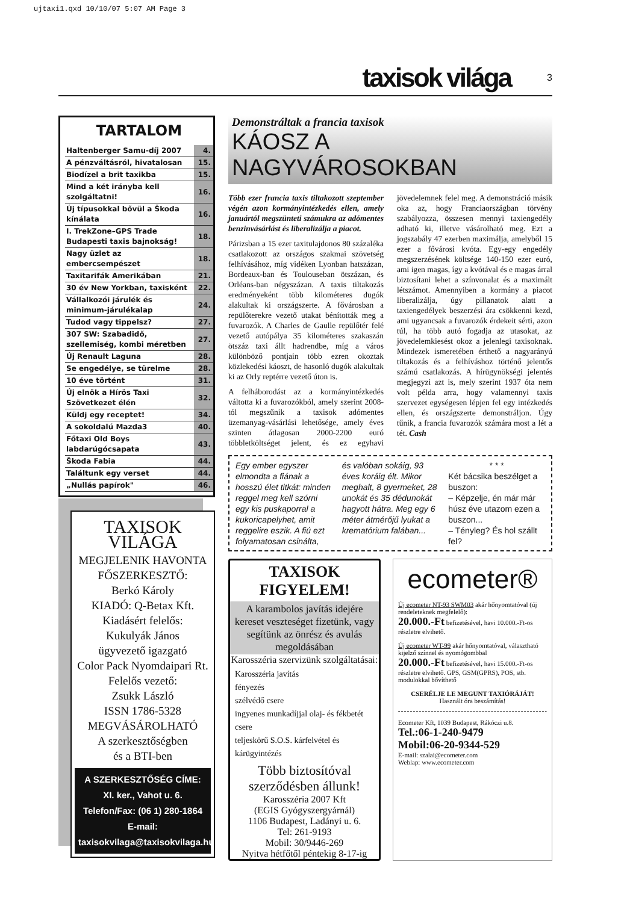ujtaxi1.qxd 10/10/07 5:07 AM Page 3
taxisok világa 3
TARTALOM
| Haltenberger Samu-díj 2007 | 4. |
| A pénzváltásról, hivatalosan | 15. |
| Biodízel a brit taxikba | 15. |
| Mind a két irányba kell szolgáltatni! | 16. |
| Új típusokkal bővül a Škoda kínálata | 16. |
| I. TrekZone–GPS Trade Budapesti taxis bajnokság! | 18. |
| Nagy üzlet az embercsempészet | 18. |
| Taxitarifák Amerikában | 21. |
| 30 év New Yorkban, taxisként | 22. |
| Vállalkozói járulék és minimum-járulékalap | 24. |
| Tudod vagy tippelsz? | 27. |
| 307 SW: Szabadidő, szellemiség, kombi méretben | 27. |
| Új Renault Laguna | 28. |
| Se engedélye, se türelme | 28. |
| 10 éve történt | 31. |
| Új elnök a Hírös Taxi Szövetkezet élén | 32. |
| Küldj egy receptet! | 34. |
| A sokoldalú Mazda3 | 40. |
| Főtaxi Old Boys labdarúgócsapata | 43. |
| Škoda Fabia | 44. |
| Találtunk egy verset | 44. |
| „Nullás papírok" | 46. |
TAXISOK VILÁGA
MEGJELENIK HAVONTA
FŐSZERKESZTŐ:
Berkó Károly
KIADÓ: Q-Betax Kft.
Kiadásért felelős:
Kukulyák János
ügyvezető igazgató
Color Pack Nyomdaipari Rt.
Felelős vezető:
Zsukk László
ISSN 1786-5328
MEGVÁSÁROLHATÓ
A szerkesztőségben
és a BTI-ben
A SZERKESZTŐSÉG CÍME:
XI. ker., Vahot u. 6.
Telefon/Fax: (06 1) 280-1864
E-mail:
taxisokvilaga@taxisokvilaga.hu
Demonstráltak a francia taxisok
KÁOSZ A NAGYVÁROSOKBAN
Több ezer francia taxis tiltakozott szeptember végén azon kormányintézkedés ellen, amely januártól megszünteti számukra az adómentes benzinvásárlást és liberalizálja a piacot.
Párizsban a 15 ezer taxitulajdonos 80 százaléka csatlakozott az országos szakmai szövetség felhívásához, míg vidéken Lyonban hatszázan, Bordeaux-ban és Toulouseban ötszázan, és Orléans-ban négyszázan. A taxis tiltakozás eredményeként több kilométeres dugók alakultak ki országszerte. A fővárosban a repülőterekre vezető utakat bénították meg a fuvarozók. A Charles de Gaulle repülőtér felé vezető autópálya 35 kilométeres szakaszán ötszáz taxi állt hadrendbe, míg a város különböző pontjain több ezren okoztak közlekedési káoszt, de hasonló dugók alakultak ki az Orly reptérre vezető úton is.
A felháborodást az a kormányintézkedés váltotta ki a fuvarozókból, amely szerint 2008-tól megszűnik a taxisok adómentes üzemanyag-vásárlási lehetősége, amely éves szinten átlagosan 2000-2200 euró többletköltséget jelent, és ez egyhavi jövedelemnek felel meg. A demonstráció másik oka az, hogy Franciaországban törvény szabályozza, összesen mennyi taxiengedély adható ki, illetve vásárolható meg. Ezt a jogszabály 47 ezerben maximálja, amelyből 15 ezer a fővárosi kvóta. Egy-egy engedély megszerzésének költsége 140-150 ezer euró, ami igen magas, így a kvótával és e magas árral biztosítani lehet a színvonalat és a maximált létszámot. Amennyiben a kormány a piacot liberalizálja, úgy pillanatok alatt a taxiengedélyek beszerzési ára csökkenni kezd, ami ugyancsak a fuvarozók érdekeit sérti, azon túl, ha több autó fogadja az utasokat, az jövedelemkiesést okoz a jelenlegi taxisoknak. Mindezek ismeretében érthető a nagyarányú tiltakozás és a felhíváshoz történő jelentős számú csatlakozás. A hírügynökségi jelentés megjegyzi azt is, mely szerint 1937 óta nem volt példa arra, hogy valamennyi taxis szervezet egységesen lépjen fel egy intézkedés ellen, és országszerte demonstráljon. Úgy tűnik, a francia fuvarozók számára most a lét a tét. Cash
Egy ember egyszer elmondta a fiának a hosszú élet titkát: minden reggel meg kell szórni egy kis puskaporral a kukoricapelyhet, amit reggelire eszik. A fiú ezt folyamatosan csinálta,
és valóban sokáig, 93 éves koráig élt. Mikor meghalt, 8 gyermeket, 28 unokát és 35 dédunokát hagyott hátra. Meg egy 6 méter átmérőjű lyukat a krematórium falában...
* * *Két bácsika beszélget a buszon:
– Képzelje, én már már húsz éve utazom ezen a buszon...
– Tényleg? És hol szállt fel?
TAXISOK FIGYELEM!
A karambolos javítás idejére kereset veszteséget fizetünk, vagy segítünk az önrész és avulás megoldásában
Karosszéria szervizünk szolgáltatásai:
Karosszéria javítás
fényezés
szélvédő csere
ingyenes munkadíjjal olaj- és fékbetét csere
teljeskörű S.O.S. kárfelvétel és kárügyintézés
Több biztosítóval szerződésben állunk!
Karosszéria 2007 Kft
(EGIS Gyógyszergyárnál)
1106 Budapest, Ladányi u. 6.
Tel: 261-9193
Mobil: 30/9446-269
Nyitva hétfőtől péntekig 8-17-ig
ecometer®
Új ecometer NT-93 SWM03 akár hőnyomtatóval (új rendeleteknek megfelelő):
20.000.-Ft befizetésével, havi 10.000.-Ft-os részletre elvihető.
Új ecometer WT-99 akár hőnyomtatóval, választható kijelző színnel és nyomógombbal
20.000.-Ft befizetésével, havi 15.000.-Ft-os részletre elvihető. GPS, GSM(GPRS), POS, stb. modulokkal bővíthető
CSERÉLJE LE MEGUNT TAXIÓRÁJÁT!
Használt óra beszámítás!
Ecometer Kft, 1039 Budapest, Rákóczi u.8.
Tel.:06-1-240-9479
Mobil:06-20-9344-529
E-mail: szalai@ecometer.com
Weblap: www.ecometer.com